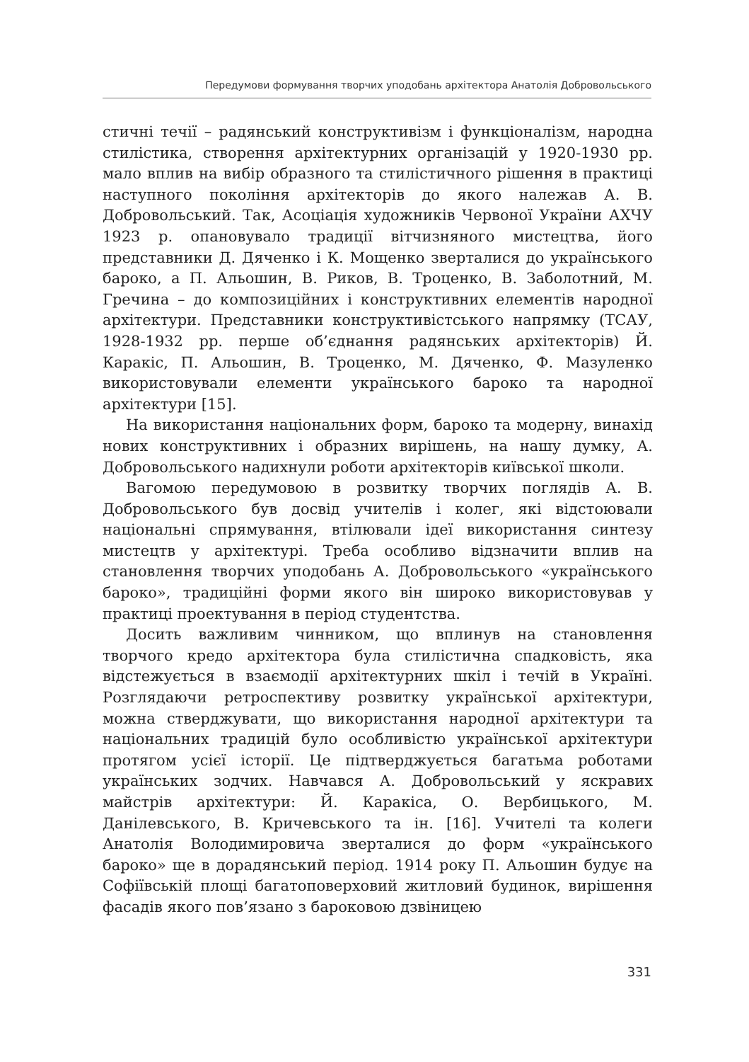Передумови формування творчих уподобань архітектора Анатолія Добровольського
стичні течії – радянський конструктивізм і функціоналізм, народна стилістика, створення архітектурних організацій у 1920-1930 рр. мало вплив на вибір образного та стилістичного рішення в практиці наступного покоління архітекторів до якого належав А. В. Добровольський. Так, Асоціація художників Червоної України АХЧУ 1923 р. опановувало традиції вітчизняного мистецтва, його представники Д. Дяченко і К. Мощенко зверталися до українського бароко, а П. Альошин, В. Риков, В. Троценко, В. Заболотний, М. Гречина – до композиційних і конструктивних елементів народної архітектури. Представники конструктивістського напрямку (ТСАУ, 1928-1932 рр. перше об’єднання радянських архітекторів) Й. Каракіс, П. Альошин, В. Троценко, М. Дяченко, Ф. Мазуленко використовували елементи українського бароко та народної архітектури [15].
На використання національних форм, бароко та модерну, винахід нових конструктивних і образних вирішень, на нашу думку, А. Добровольського надихнули роботи архітекторів київської школи.
Вагомою передумовою в розвитку творчих поглядів А. В. Добровольського був досвід учителів і колег, які відстоювали національні спрямування, втілювали ідеї використання синтезу мистецтв у архітектурі. Треба особливо відзначити вплив на становлення творчих уподобань А. Добровольського «українського бароко», традиційні форми якого він широко використовував у практиці проектування в період студентства.
Досить важливим чинником, що вплинув на становлення творчого кредо архітектора була стилістична спадковість, яка відстежується в взаємодії архітектурних шкіл і течій в Україні. Розглядаючи ретроспективу розвитку української архітектури, можна стверджувати, що використання народної архітектури та національних традицій було особливістю української архітектури протягом усієї історії. Це підтверджується багатьма роботами українських зодчих. Навчався А. Добровольський у яскравих майстрів архітектури: Й. Каракіса, О. Вербицького, М. Данілевського, В. Кричевського та ін. [16]. Учителі та колеги Анатолія Володимировича зверталися до форм «українського бароко» ще в дорадянський період. 1914 року П. Альошин будує на Софіївській площі багатоповерховий житловий будинок, вирішення фасадів якого пов’язано з бароковою дзвіницею
331